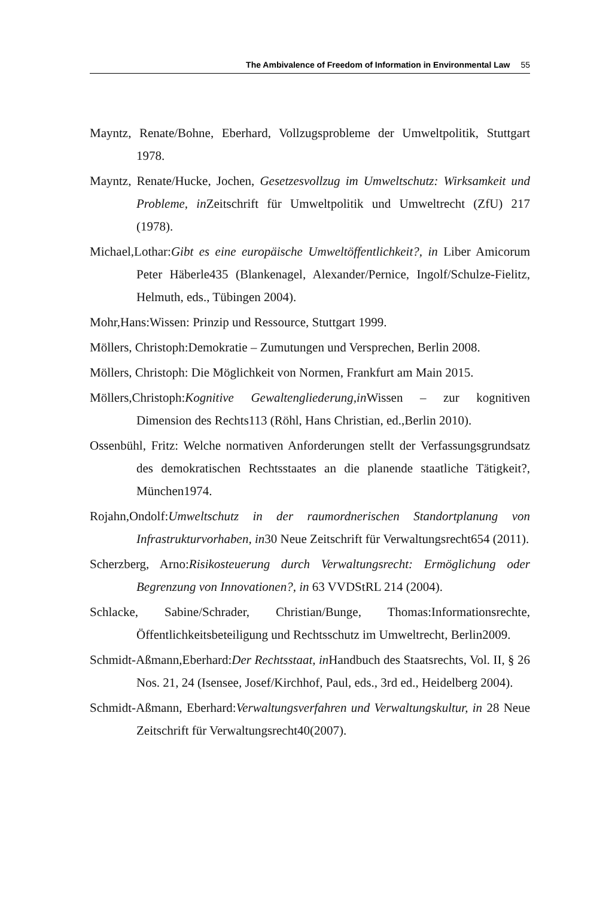The Ambivalence of Freedom of Information in Environmental Law 55
Mayntz, Renate/Bohne, Eberhard, Vollzugsprobleme der Umweltpolitik, Stuttgart 1978.
Mayntz, Renate/Hucke, Jochen, Gesetzesvollzug im Umweltschutz: Wirksamkeit und Probleme, in Zeitschrift für Umweltpolitik und Umweltrecht (ZfU) 217 (1978).
Michael,Lothar:Gibt es eine europäische Umweltöffentlichkeit?, in Liber Amicorum Peter Häberle435 (Blankenagel, Alexander/Pernice, Ingolf/Schulze-Fielitz, Helmuth, eds., Tübingen 2004).
Mohr,Hans:Wissen: Prinzip und Ressource, Stuttgart 1999.
Möllers, Christoph:Demokratie – Zumutungen und Versprechen, Berlin 2008.
Möllers, Christoph: Die Möglichkeit von Normen, Frankfurt am Main 2015.
Möllers,Christoph:Kognitive Gewaltengliederung,in Wissen – zur kognitiven Dimension des Rechts113 (Röhl, Hans Christian, ed.,Berlin 2010).
Ossenbühl, Fritz: Welche normativen Anforderungen stellt der Verfassungsgrundsatz des demokratischen Rechtsstaates an die planende staatliche Tätigkeit?, München1974.
Rojahn,Ondolf:Umweltschutz in der raumordnerischen Standortplanung von Infrastrukturvorhaben, in30 Neue Zeitschrift für Verwaltungsrecht654 (2011).
Scherzberg, Arno:Risikosteuerung durch Verwaltungsrecht: Ermöglichung oder Begrenzung von Innovationen?, in 63 VVDStRL 214 (2004).
Schlacke, Sabine/Schrader, Christian/Bunge, Thomas:Informationsrechte, Öffentlichkeitsbeteiligung und Rechtsschutz im Umweltrecht, Berlin2009.
Schmidt-Aßmann,Eberhard:Der Rechtsstaat, in Handbuch des Staatsrechts, Vol. II, § 26 Nos. 21, 24 (Isensee, Josef/Kirchhof, Paul, eds., 3rd ed., Heidelberg 2004).
Schmidt-Aßmann, Eberhard:Verwaltungsverfahren und Verwaltungskultur, in 28 Neue Zeitschrift für Verwaltungsrecht40(2007).